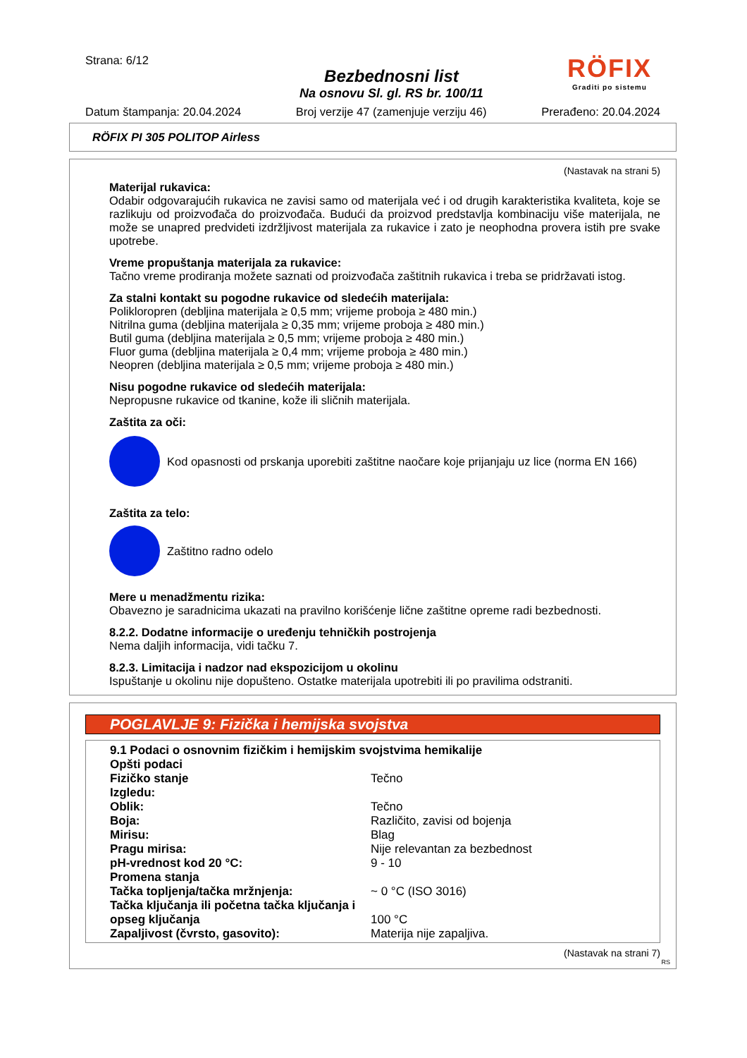Strana: 6/12
Bezbednosni list
Na osnovu Sl. gl. RS br. 100/11
RÖFIX
Graditi po sistemu
Datum štampanja: 20.04.2024 Broj verzije 47 (zamenjuje verziju 46) Prerađeno: 20.04.2024
RÖFIX PI 305 POLITOP Airless
(Nastavak na strani 5)
Materijal rukavica:
Odabir odgovarajućih rukavica ne zavisi samo od materijala već i od drugih karakteristika kvaliteta, koje se razlikuju od proizvođača do proizvođača. Budući da proizvod predstavlja kombinaciju više materijala, ne može se unapred predvideti izdržljivost materijala za rukavice i zato je neophodna provera istih pre svake upotrebe.
Vreme propuštanja materijala za rukavice:
Tačno vreme prodiranja možete saznati od proizvođača zaštitnih rukavica i treba se pridržavati istog.
Za stalni kontakt su pogodne rukavice od sledećih materijala:
Polikloropren (debljina materijala ≥ 0,5 mm; vrijeme proboja ≥ 480 min.)
Nitrilna guma (debljina materijala ≥ 0,35 mm; vrijeme proboja ≥ 480 min.)
Butil guma (debljina materijala ≥ 0,5 mm; vrijeme proboja ≥ 480 min.)
Fluor guma (debljina materijala ≥ 0,4 mm; vrijeme proboja ≥ 480 min.)
Neopren (debljina materijala ≥ 0,5 mm; vrijeme proboja ≥ 480 min.)
Nisu pogodne rukavice od sledećih materijala:
Nepropusne rukavice od tkanine, kože ili sličnih materijala.
Zaštita za oči:
Kod opasnosti od prskanja uporebiti zaštitne naočare koje prijanjaju uz lice (norma EN 166)
Zaštita za telo:
Zaštitno radno odelo
Mere u menadžmentu rizika:
Obavezno je saradnicima ukazati na pravilno korišćenje lične zaštitne opreme radi bezbednosti.
8.2.2. Dodatne informacije o uređenju tehničkih postrojenja
Nema daljih informacija, vidi tačku 7.
8.2.3. Limitacija i nadzor nad ekspozicijom u okolinu
Ispuštanje u okolinu nije dopušteno. Ostatke materijala upotrebiti ili po pravilima odstraniti.
POGLAVLJE 9: Fizička i hemijska svojstva
| 9.1 Podaci o osnovnim fizičkim i hemijskim svojstvima hemikalije | |
| Opšti podaci | |
| Fizičko stanje | Tečno |
| Izgledu: | |
| Oblik: | Tečno |
| Boja: | Različito, zavisi od bojenja |
| Mirisu: | Blag |
| Pragu mirisa: | Nije relevantan za bezbednost |
| pH-vrednost kod 20 °C: | 9 - 10 |
| Promena stanja | |
| Tačka topljenja/tačka mržnjenja: | ~ 0 °C (ISO 3016) |
| Tačka ključanja ili početna tačka ključanja i opseg ključanja | 100 °C |
| Zapaljivost (čvrsto, gasovito): | Materija nije zapaljiva. |
(Nastavak na strani 7)
RS